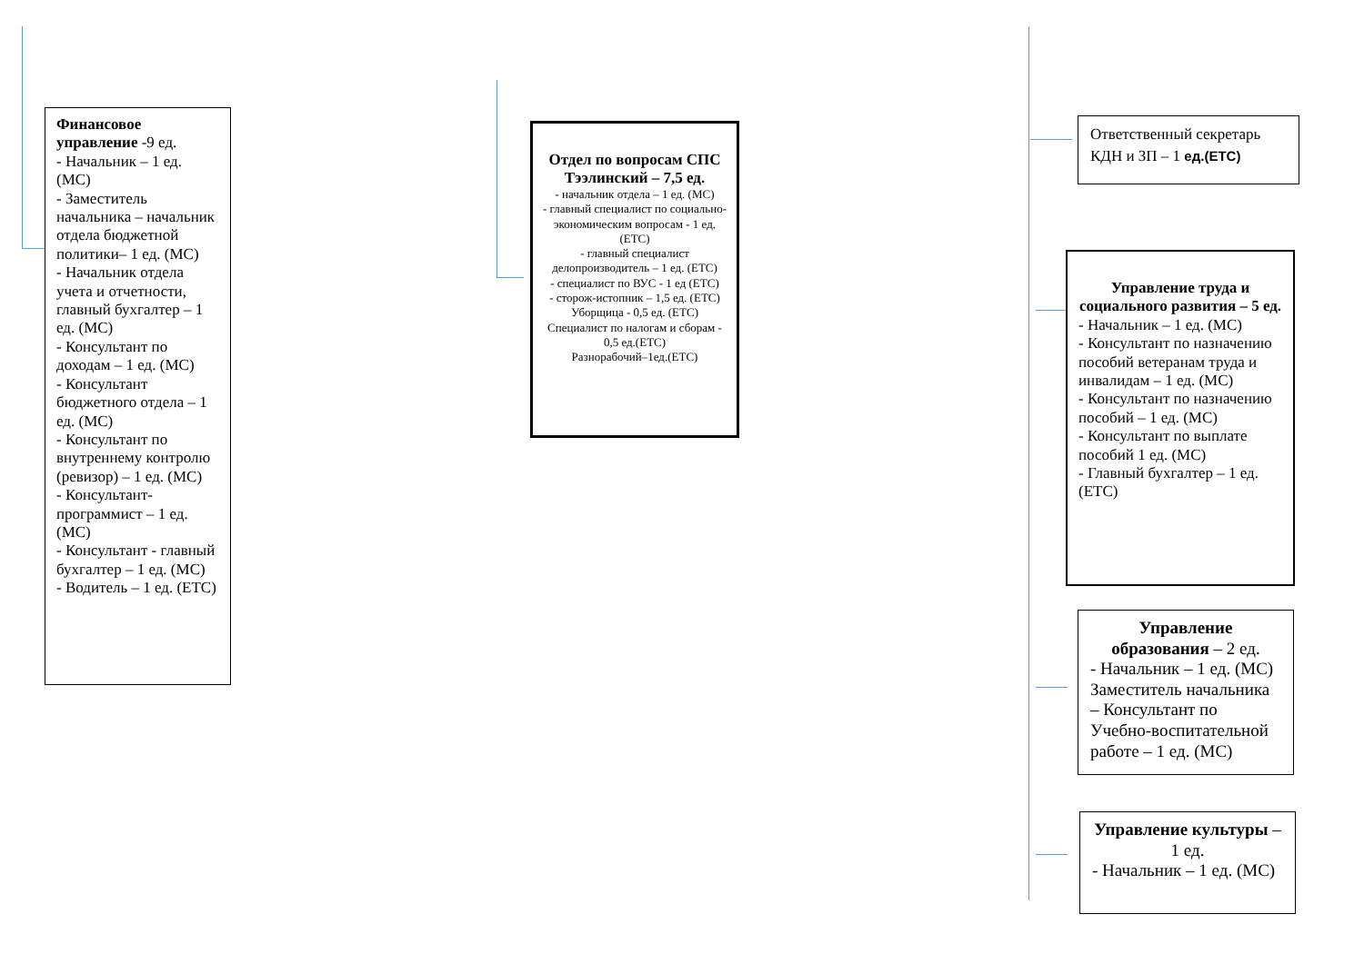Финансовое управление -9 ед.
- Начальник – 1 ед. (МС)
- Заместитель начальника – начальник отдела бюджетной политики– 1 ед. (МС)
- Начальник отдела учета и отчетности, главный бухгалтер – 1 ед. (МС)
- Консультант по доходам – 1 ед. (МС)
- Консультант бюджетного отдела – 1 ед. (МС)
- Консультант по внутреннему контролю (ревизор) – 1 ед. (МС)
- Консультант-программист – 1 ед. (МС)
- Консультант - главный бухгалтер – 1 ед. (МС)
- Водитель – 1 ед. (ЕТС)
Отдел по вопросам СПС Тээлинский – 7,5 ед.
- начальник отдела – 1 ед. (МС)
- главный специалист по социально-экономическим вопросам - 1 ед.(ЕТС)
- главный специалист делопроизводитель – 1 ед. (ЕТС)
- специалист по ВУС - 1 ед (ЕТС)
- сторож-истопник – 1,5 ед. (ЕТС)
Уборщица - 0,5 ед. (ЕТС)
Специалист по налогам и сборам - 0,5 ед.(ЕТС)
Разнорабочий–1ед.(ЕТС)
Ответственный секретарь КДН и ЗП – 1 ед.(ЕТС)
Управление труда и социального развития – 5 ед.
- Начальник – 1 ед. (МС)
- Консультант по назначению пособий ветеранам труда и инвалидам – 1 ед. (МС)
- Консультант по назначению пособий – 1 ед. (МС)
- Консультант по выплате пособий 1 ед. (МС)
- Главный бухгалтер – 1 ед. (ЕТС)
Управление образования – 2 ед.
- Начальник – 1 ед. (МС)
Заместитель начальника – Консультант по Учебно-воспитательной работе – 1 ед. (МС)
Управление культуры – 1 ед.
- Начальник – 1 ед. (МС)